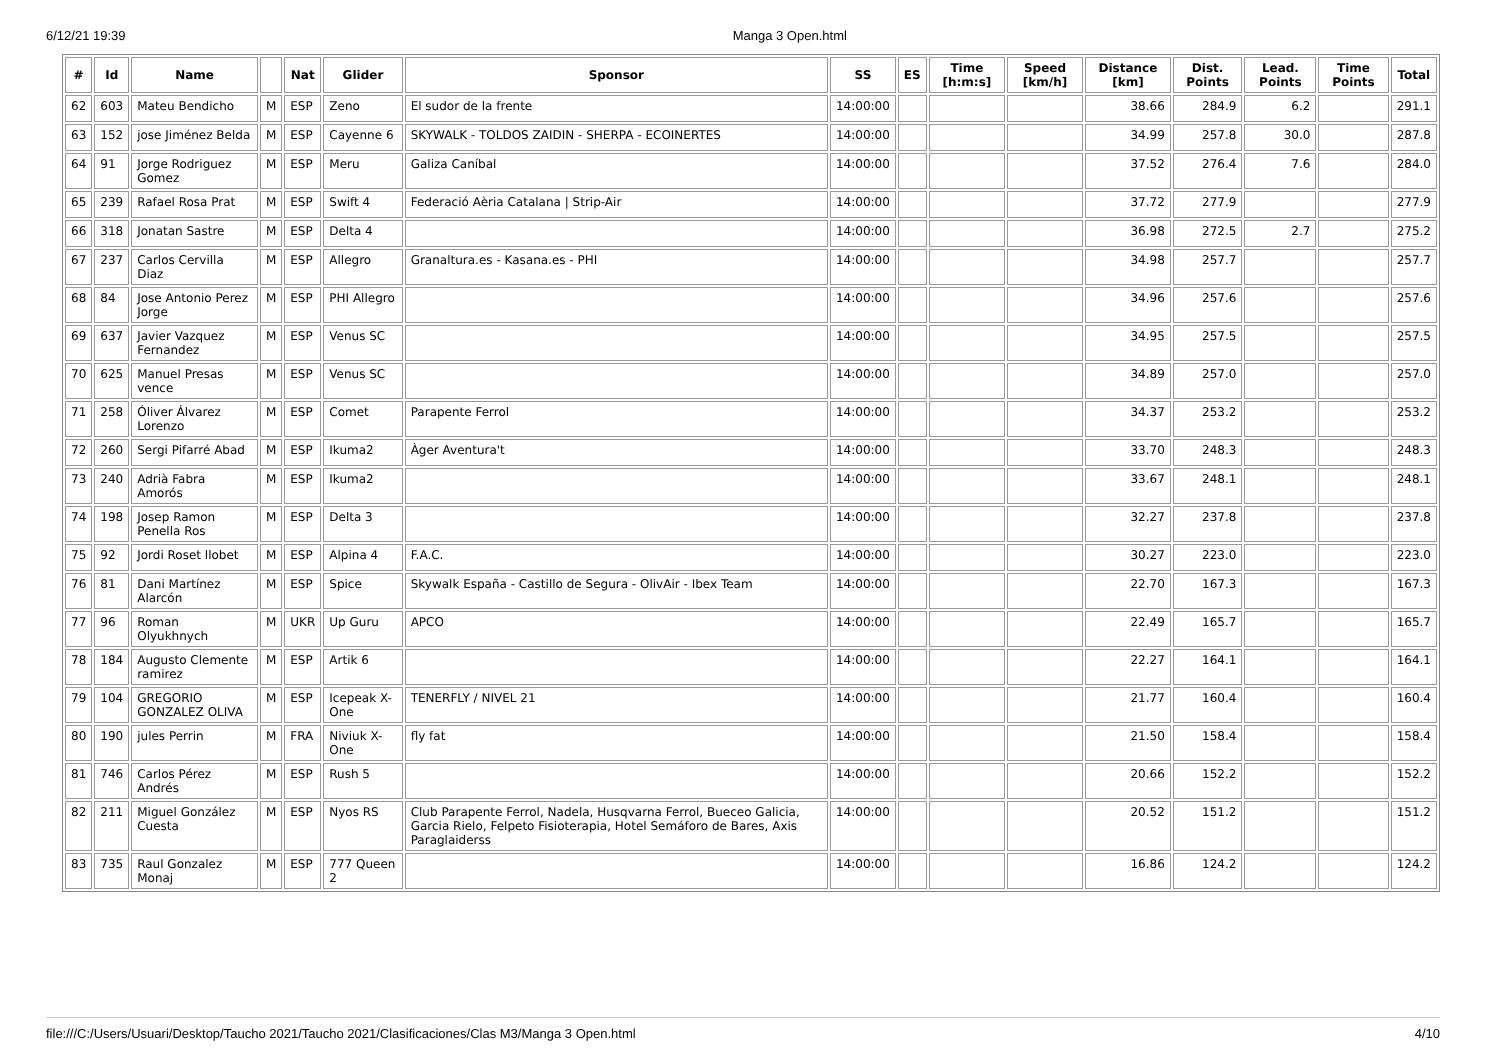6/12/21 19:39 Manga 3 Open.html
| # | Id | Name | | Nat | Glider | Sponsor | SS | ES | Time [h:m:s] | Speed [km/h] | Distance [km] | Dist. Points | Lead. Points | Time Points | Total |
| --- | --- | --- | --- | --- | --- | --- | --- | --- | --- | --- | --- | --- | --- | --- | --- |
| 62 | 603 | Mateu Bendicho | M | ESP | Zeno | El sudor de la frente | 14:00:00 | | | | 38.66 | 284.9 | 6.2 | | 291.1 |
| 63 | 152 | jose Jiménez Belda | M | ESP | Cayenne 6 | SKYWALK - TOLDOS ZAIDIN - SHERPA - ECOINERTES | 14:00:00 | | | | 34.99 | 257.8 | 30.0 | | 287.8 |
| 64 | 91 | Jorge Rodriguez Gomez | M | ESP | Meru | Galiza Caníbal | 14:00:00 | | | | 37.52 | 276.4 | 7.6 | | 284.0 |
| 65 | 239 | Rafael Rosa Prat | M | ESP | Swift 4 | Federació Aèria Catalana / Strip-Air | 14:00:00 | | | | 37.72 | 277.9 | | | 277.9 |
| 66 | 318 | Jonatan Sastre | M | ESP | Delta 4 | | 14:00:00 | | | | 36.98 | 272.5 | 2.7 | | 275.2 |
| 67 | 237 | Carlos Cervilla Diaz | M | ESP | Allegro | Granaltura.es - Kasana.es - PHI | 14:00:00 | | | | 34.98 | 257.7 | | | 257.7 |
| 68 | 84 | Jose Antonio Perez Jorge | M | ESP | PHI Allegro | | 14:00:00 | | | | 34.96 | 257.6 | | | 257.6 |
| 69 | 637 | Javier Vazquez Fernandez | M | ESP | Venus SC | | 14:00:00 | | | | 34.95 | 257.5 | | | 257.5 |
| 70 | 625 | Manuel Presas vence | M | ESP | Venus SC | | 14:00:00 | | | | 34.89 | 257.0 | | | 257.0 |
| 71 | 258 | Óliver Álvarez Lorenzo | M | ESP | Comet | Parapente Ferrol | 14:00:00 | | | | 34.37 | 253.2 | | | 253.2 |
| 72 | 260 | Sergi Pifarré Abad | M | ESP | Ikuma2 | Àger Aventura't | 14:00:00 | | | | 33.70 | 248.3 | | | 248.3 |
| 73 | 240 | Adrià Fabra Amorós | M | ESP | Ikuma2 | | 14:00:00 | | | | 33.67 | 248.1 | | | 248.1 |
| 74 | 198 | Josep Ramon Penella Ros | M | ESP | Delta 3 | | 14:00:00 | | | | 32.27 | 237.8 | | | 237.8 |
| 75 | 92 | Jordi Roset llobet | M | ESP | Alpina 4 | F.A.C. | 14:00:00 | | | | 30.27 | 223.0 | | | 223.0 |
| 76 | 81 | Dani Martínez Alarcón | M | ESP | Spice | Skywalk España - Castillo de Segura - OlivAir - Ibex Team | 14:00:00 | | | | 22.70 | 167.3 | | | 167.3 |
| 77 | 96 | Roman Olyukhnych | M | UKR | Up Guru | APCO | 14:00:00 | | | | 22.49 | 165.7 | | | 165.7 |
| 78 | 184 | Augusto Clemente ramirez | M | ESP | Artik 6 | | 14:00:00 | | | | 22.27 | 164.1 | | | 164.1 |
| 79 | 104 | GREGORIO GONZALEZ OLIVA | M | ESP | Icepeak X-One | TENERFLY / NIVEL 21 | 14:00:00 | | | | 21.77 | 160.4 | | | 160.4 |
| 80 | 190 | jules Perrin | M | FRA | Niviuk X-One | fly fat | 14:00:00 | | | | 21.50 | 158.4 | | | 158.4 |
| 81 | 746 | Carlos Pérez Andrés | M | ESP | Rush 5 | | 14:00:00 | | | | 20.66 | 152.2 | | | 152.2 |
| 82 | 211 | Miguel González Cuesta | M | ESP | Nyos RS | Club Parapente Ferrol, Nadela, Husqvarna Ferrol, Bueceo Galicia, Garcia Rielo, Felpeto Fisioterapia, Hotel Semáforo de Bares, Axis Paraglaiderss | 14:00:00 | | | | 20.52 | 151.2 | | | 151.2 |
| 83 | 735 | Raul Gonzalez Monaj | M | ESP | 777 Queen 2 | | 14:00:00 | | | | 16.86 | 124.2 | | | 124.2 |
file:///C:/Users/Usuari/Desktop/Taucho 2021/Taucho 2021/Clasificaciones/Clas M3/Manga 3 Open.html 4/10